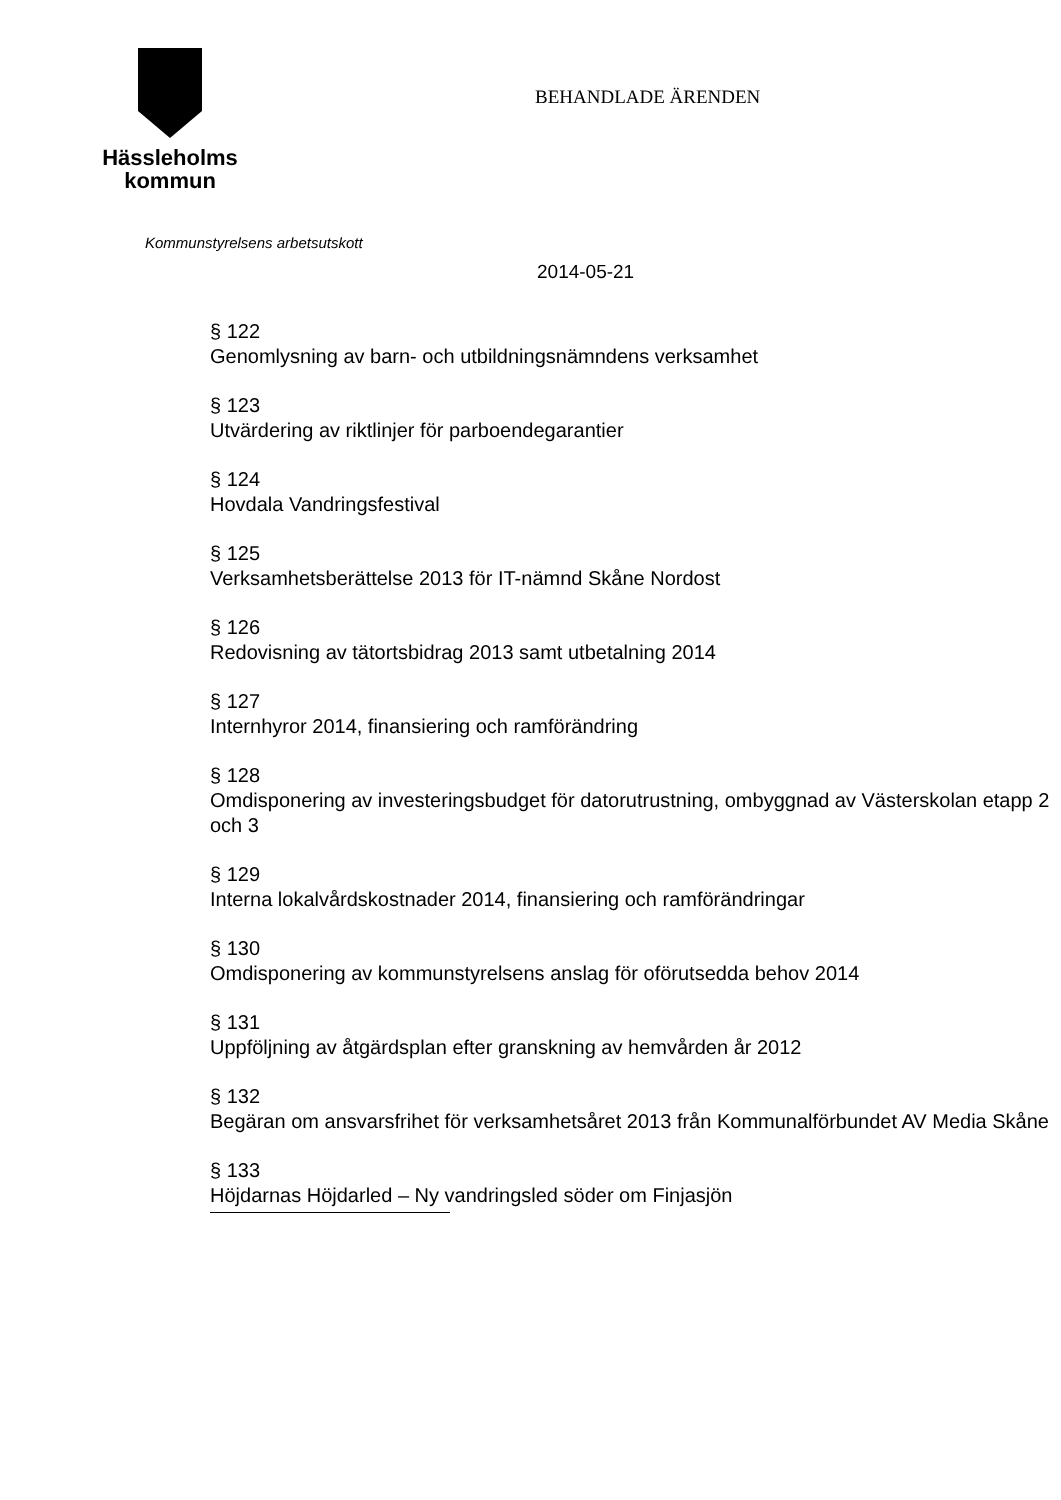Hässleholms
kommun
BEHANDLADE ÄRENDEN
Kommunstyrelsens arbetsutskott
2014-05-21
§ 122
Genomlysning av barn- och utbildningsnämndens verksamhet
§ 123
Utvärdering av riktlinjer för parboendegarantier
§ 124
Hovdala Vandringsfestival
§ 125
Verksamhetsberättelse 2013 för IT-nämnd Skåne Nordost
§ 126
Redovisning av tätortsbidrag 2013 samt utbetalning 2014
§ 127
Internhyror 2014, finansiering och ramförändring
§ 128
Omdisponering av investeringsbudget för datorutrustning, ombyggnad av Västerskolan etapp 2 och 3
§ 129
Interna lokalvårdskostnader 2014, finansiering och ramförändringar
§ 130
Omdisponering av kommunstyrelsens anslag för oförutsedda behov 2014
§ 131
Uppföljning av åtgärdsplan efter granskning av hemvården år 2012
§ 132
Begäran om ansvarsfrihet för verksamhetsåret 2013 från Kommunalförbundet AV Media Skåne
§ 133
Höjdarnas Höjdarled – Ny vandringsled söder om Finjasjön